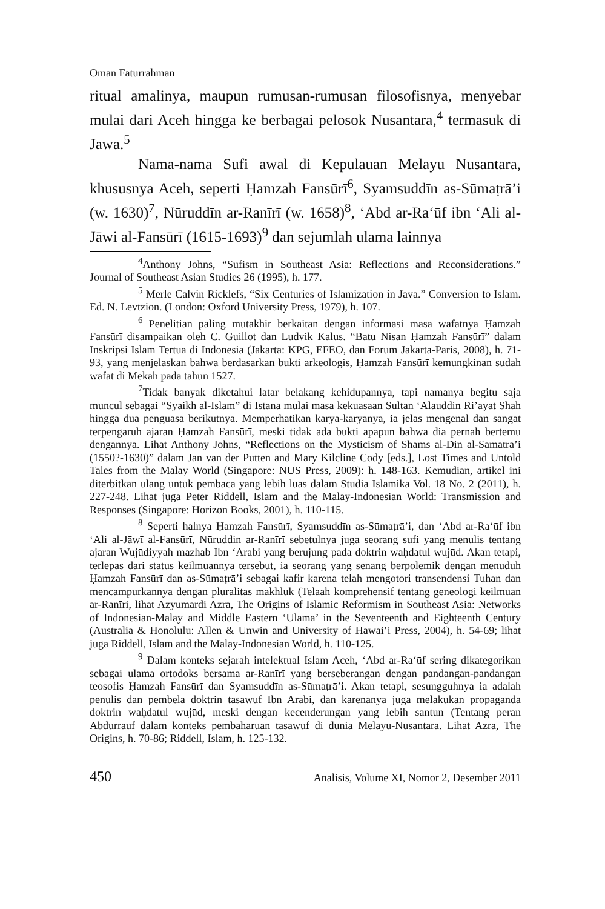Oman Faturrahman
ritual amalinya, maupun rumusan-rumusan filosofisnya, menyebar mulai dari Aceh hingga ke berbagai pelosok Nusantara,<sup>4</sup> termasuk di Jawa.<sup>5</sup>
Nama-nama Sufi awal di Kepulauan Melayu Nusantara, khususnya Aceh, seperti Ḥamzah Fansūrī<sup>6</sup>, Syamsuddīn as-Sūmaṭrā’i (w. 1630)<sup>7</sup>, Nūruddīn ar-Ranīrī (w. 1658)<sup>8</sup>, ‘Abd ar-Ra‘ūf ibn ‘Ali al-Jāwi al-Fansūrī (1615-1693)<sup>9</sup> dan sejumlah ulama lainnya
<sup>4</sup> Anthony Johns, “Sufism in Southeast Asia: Reflections and Reconsiderations.” Journal of Southeast Asian Studies 26 (1995), h. 177.
<sup>5</sup> Merle Calvin Ricklefs, “Six Centuries of Islamization in Java.” Conversion to Islam. Ed. N. Levtzion. (London: Oxford University Press, 1979), h. 107.
<sup>6</sup> Penelitian paling mutakhir berkaitan dengan informasi masa wafatnya Ḥamzah Fansūrī disampaikan oleh C. Guillot dan Ludvik Kalus. “Batu Nisan Ḥamzah Fansūrī” dalam Inskripsi Islam Tertua di Indonesia (Jakarta: KPG, EFEO, dan Forum Jakarta-Paris, 2008), h. 71-93, yang menjelaskan bahwa berdasarkan bukti arkeologis, Ḥamzah Fansūrī kemungkinan sudah wafat di Mekah pada tahun 1527.
<sup>7</sup> Tidak banyak diketahui latar belakang kehidupannya, tapi namanya begitu saja muncul sebagai “Syaikh al-Islam” di Istana mulai masa kekuasaan Sultan ‘Alauddin Ri’ayat Shah hingga dua penguasa berikutnya. Memperhatikan karya-karyanya, ia jelas mengenal dan sangat terpengaruh ajaran Ḥamzah Fansūrī, meski tidak ada bukti apapun bahwa dia pernah bertemu dengannya. Lihat Anthony Johns, “Reflections on the Mysticism of Shams al-Din al-Samatra’i (1550?-1630)” dalam Jan van der Putten and Mary Kilcline Cody [eds.], Lost Times and Untold Tales from the Malay World (Singapore: NUS Press, 2009): h. 148-163. Kemudian, artikel ini diterbitkan ulang untuk pembaca yang lebih luas dalam Studia Islamika Vol. 18 No. 2 (2011), h. 227-248. Lihat juga Peter Riddell, Islam and the Malay-Indonesian World: Transmission and Responses (Singapore: Horizon Books, 2001), h. 110-115.
<sup>8</sup> Seperti halnya Ḥamzah Fansūrī, Syamsuddīn as-Sūmaṭrā’i, dan ‘Abd ar-Ra‘ūf ibn ‘Ali al-Jāwī al-Fansūrī, Nūruddin ar-Ranīrī sebetulnya juga seorang sufi yang menulis tentang ajaran Wujūdiyyah mazhab Ibn ‘Arabi yang berujung pada doktrin waḥdatul wujūd. Akan tetapi, terlepas dari status keilmuannya tersebut, ia seorang yang senang berpolemik dengan menuduh Ḥamzah Fansūrī dan as-Sūmaṭrā’i sebagai kafir karena telah mengotori transendensi Tuhan dan mencampurkannya dengan pluralitas makhluk (Telaah komprehensif tentang geneologi keilmuan ar-Ranīri, lihat Azyumardi Azra, The Origins of Islamic Reformism in Southeast Asia: Networks of Indonesian-Malay and Middle Eastern ‘Ulama’ in the Seventeenth and Eighteenth Century (Australia & Honolulu: Allen & Unwin and University of Hawai’i Press, 2004), h. 54-69; lihat juga Riddell, Islam and the Malay-Indonesian World, h. 110-125.
<sup>9</sup> Dalam konteks sejarah intelektual Islam Aceh, ‘Abd ar-Ra‘ūf sering dikategorikan sebagai ulama ortodoks bersama ar-Ranīrī yang berseberangan dengan pandangan-pandangan teosofis Ḥamzah Fansūrī dan Syamsuddīn as-Sūmaṭrā’i. Akan tetapi, sesungguhnya ia adalah penulis dan pembela doktrin tasawuf Ibn Arabi, dan karenanya juga melakukan propaganda doktrin waḥdatul wujūd, meski dengan kecenderungan yang lebih santun (Tentang peran Abdurrauf dalam konteks pembaharuan tasawuf di dunia Melayu-Nusantara. Lihat Azra, The Origins, h. 70-86; Riddell, Islam, h. 125-132.
450 Analisis, Volume XI, Nomor 2, Desember 2011